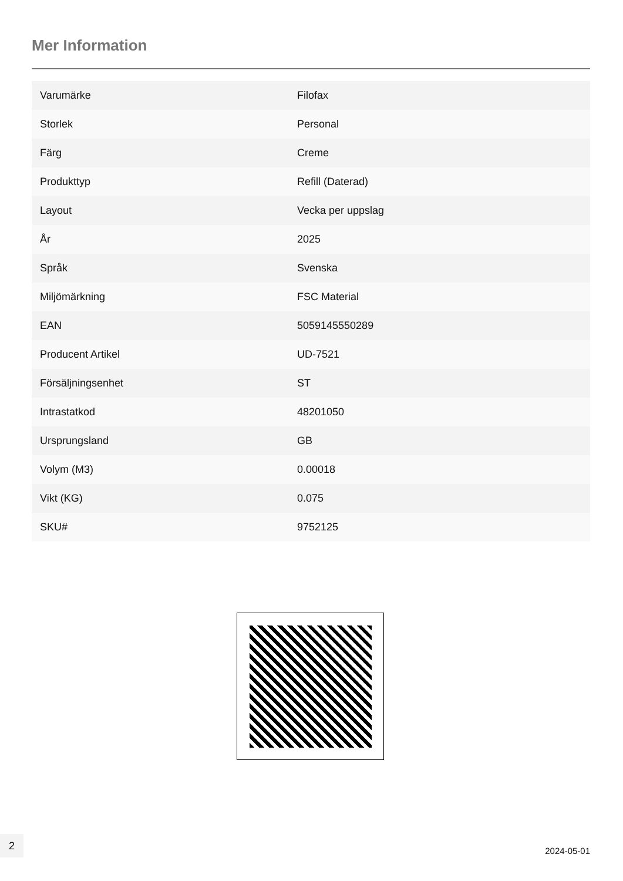Mer Information
| Varumärke | Filofax |
| Storlek | Personal |
| Färg | Creme |
| Produkttyp | Refill (Daterad) |
| Layout | Vecka per uppslag |
| År | 2025 |
| Språk | Svenska |
| Miljömärkning | FSC Material |
| EAN | 5059145550289 |
| Producent Artikel | UD-7521 |
| Försäljningsenhet | ST |
| Intrastatkod | 48201050 |
| Ursprungsland | GB |
| Volym (M3) | 0.00018 |
| Vikt (KG) | 0.075 |
| SKU# | 9752125 |
2
2024-05-01